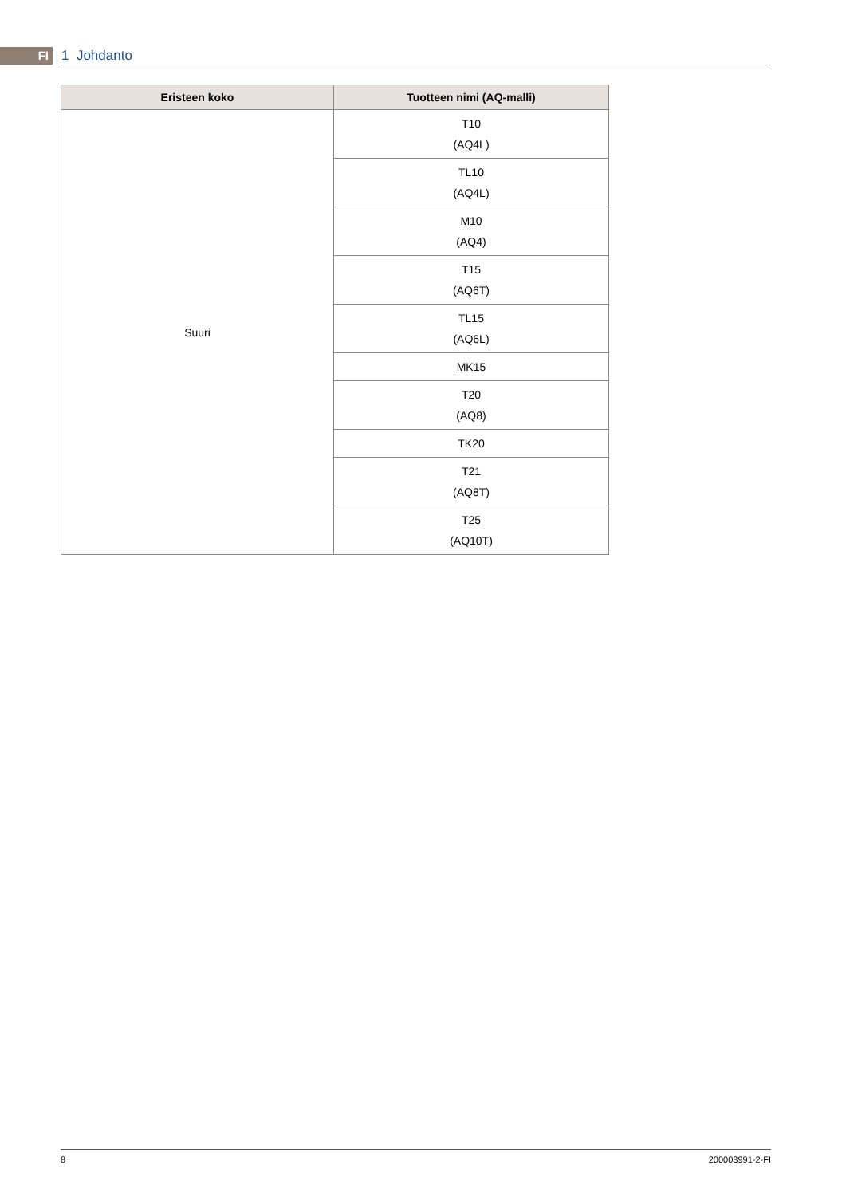FI 1 Johdanto
| Eristeen koko | Tuotteen nimi (AQ-malli) |
| --- | --- |
| Suuri | T10 (AQ4L) |
| | TL10 (AQ4L) |
| | M10 (AQ4) |
| | T15 (AQ6T) |
| | TL15 (AQ6L) |
| | MK15 |
| | T20 (AQ8) |
| | TK20 |
| | T21 (AQ8T) |
| | T25 (AQ10T) |
8 200003991-2-FI